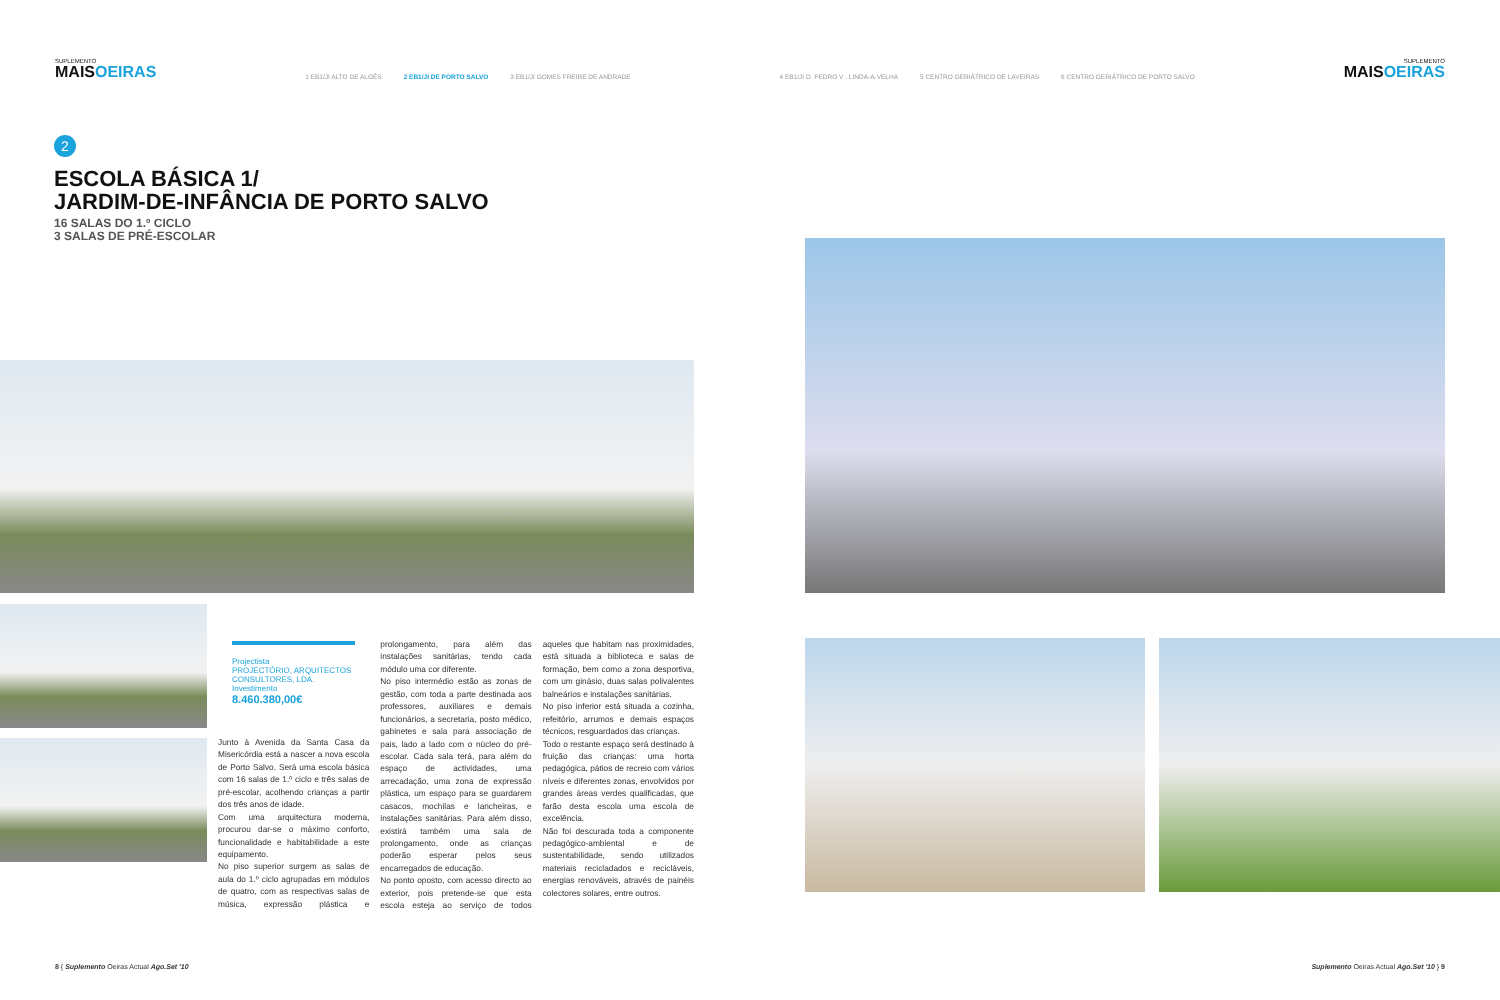SUPLEMENTO
MAISOEIRAS
1 EB1/JI ALTO DE ALGÉS 2 EB1/JI DE PORTO SALVO 3 EB1/JI GOMES FREIRE DE ANDRADE
4 EB1/JI D. PEDRO V . LINDA-A-VELHA 5 CENTRO GERIÁTRICO DE LAVEIRAS 6 CENTRO GERIÁTRICO DE PORTO SALVO
SUPLEMENTO
MAISOEIRAS
2
ESCOLA BÁSICA 1/
JARDIM-DE-INFÂNCIA DE PORTO SALVO
16 SALAS DO 1.º CICLO
3 SALAS DE PRÉ-ESCOLAR
Projectista
PROJECTÓRIO, ARQUITECTOS CONSULTORES, LDA.
Investimento
8.460.380,00€
Junto à Avenida da Santa Casa da Misericórdia está a nascer a nova escola de Porto Salvo. Será uma escola básica com 16 salas de 1.º ciclo e três salas de pré-escolar, acolhendo crianças a partir dos três anos de idade.
Com uma arquitectura moderna, procurou dar-se o máximo conforto, funcionalidade e habitabilidade a este equipamento.
No piso superior surgem as salas de aula do 1.º ciclo agrupadas em módulos de quatro, com as respectivas salas de música, expressão plástica e prolongamento, para além das instalações sanitárias, tendo cada módulo uma cor diferente.
No piso intermédio estão as zonas de gestão, com toda a parte destinada aos professores, auxiliares e demais funcionários, a secretaria, posto médico, gabinetes e sala para associação de pais, lado a lado com o núcleo do pré-escolar. Cada sala terá, para além do espaço de actividades, uma arrecadação, uma zona de expressão plástica, um espaço para se guardarem casacos, mochilas e lancheiras, e instalações sanitárias. Para além disso, existirá também uma sala de prolongamento, onde as crianças poderão esperar pelos seus encarregados de educação.
No ponto oposto, com acesso directo ao exterior, pois pretende-se que esta escola esteja ao serviço de todos aqueles que habitam nas proximidades, está situada a biblioteca e salas de formação, bem como a zona desportiva, com um ginásio, duas salas polivalentes balneários e instalações sanitárias.
No piso inferior está situada a cozinha, refeitório, arrumos e demais espaços técnicos, resguardados das crianças.
Todo o restante espaço será destinado à fruição das crianças: uma horta pedagógica, pátios de recreio com vários níveis e diferentes zonas, envolvidos por grandes áreas verdes qualificadas, que farão desta escola uma escola de excelência.
Não foi descurada toda a componente pedagógico-ambiental e de sustentabilidade, sendo utilizados materiais recicladados e recicláveis, energias renováveis, através de painéis colectores solares, entre outros.
8 { Suplemento Oeiras Actual Ago.Set '10
Suplemento Oeiras Actual Ago.Set '10 } 9